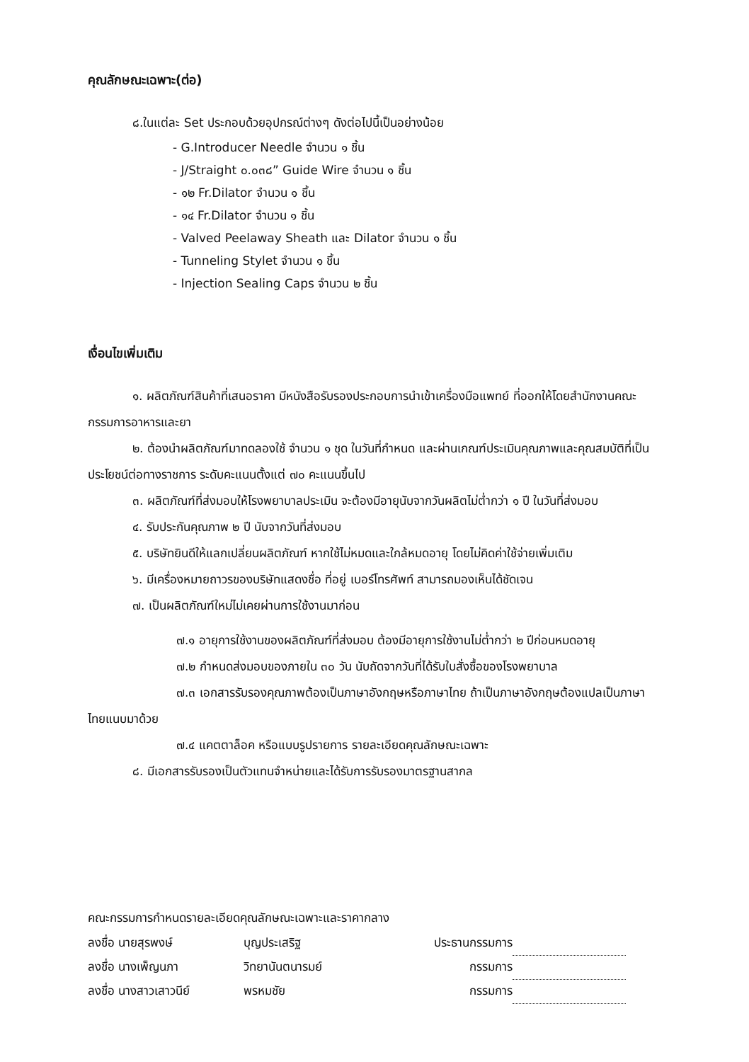คุณลักษณะเฉพาะ(ต่อ)
๘.ในแต่ละ Set ประกอบด้วยอุปกรณ์ต่างๆ ดังต่อไปนี้เป็นอย่างน้อย
- G.Introducer Needle จำนวน ๑ ชิ้น
- J/Straight ๐.๐๓๘” Guide Wire จำนวน ๑ ชิ้น
- ๑๒ Fr.Dilator จำนวน ๑ ชิ้น
- ๑๔ Fr.Dilator จำนวน ๑ ชิ้น
- Valved Peelaway Sheath และ Dilator จำนวน ๑ ชิ้น
- Tunneling Stylet จำนวน ๑ ชิ้น
- Injection Sealing Caps จำนวน ๒ ชิ้น
เงื่อนไขเพิ่มเติม
๑. ผลิตภัณฑ์สินค้าที่เสนอราคา มีหนังสือรับรองประกอบการนำเข้าเครื่องมือแพทย์ ที่ออกให้โดยสำนักงานคณะกรรมการอาหารและยา
๒. ต้องนำผลิตภัณฑ์มาทดลองใช้ จำนวน ๑ ชุด ในวันที่กำหนด และผ่านเกณฑ์ประเมินคุณภาพและคุณสมบัติที่เป็นประโยชน์ต่อทางราชการ ระดับคะแนนตั้งแต่ ๗๐ คะแนนขึ้นไป
๓. ผลิตภัณฑ์ที่ส่งมอบให้โรงพยาบาลประเมิน จะต้องมีอายุนับจากวันผลิตไม่ต่ำกว่า ๑ ปี ในวันที่ส่งมอบ
๔. รับประกันคุณภาพ ๒ ปี นับจากวันที่ส่งมอบ
๕. บริษัทยินดีให้แลกเปลี่ยนผลิตภัณฑ์ หากใช้ไม่หมดและใกล้หมดอายุ โดยไม่คิดค่าใช้จ่ายเพิ่มเติม
๖. มีเครื่องหมายถาวรของบริษัทแสดงชื่อ ที่อยู่ เบอร์โทรศัพท์ สามารถมองเห็นได้ชัดเจน
๗. เป็นผลิตภัณฑ์ใหม่ไม่เคยผ่านการใช้งานมาก่อน
๗.๑ อายุการใช้งานของผลิตภัณฑ์ที่ส่งมอบ ต้องมีอายุการใช้งานไม่ต่ำกว่า ๒ ปีก่อนหมดอายุ
๗.๒ กำหนดส่งมอบของภายใน ๓๐ วัน นับถัดจากวันที่ได้รับใบสั่งซื้อของโรงพยาบาล
๗.๓ เอกสารรับรองคุณภาพต้องเป็นภาษาอังกฤษหรือภาษาไทย ถ้าเป็นภาษาอังกฤษต้องแปลเป็นภาษาไทยแนบมาด้วย
๗.๔ แคตตาล็อค หรือแบบรูปรายการ รายละเอียดคุณลักษณะเฉพาะ
๘. มีเอกสารรับรองเป็นตัวแทนจำหน่ายและได้รับการรับรองมาตรฐานสากล
คณะกรรมการกำหนดรายละเอียดคุณลักษณะเฉพาะและราคากลาง
| ลงชื่อ นายสุรพงษ์ | บุญประเสริฐ | ประธานกรรมการ | |
| ลงชื่อ นางเพ็ญนภา | วิทยานันตนารมย์ | กรรมการ | |
| ลงชื่อ นางสาวเสาวนีย์ | พรหมชัย | กรรมการ | |